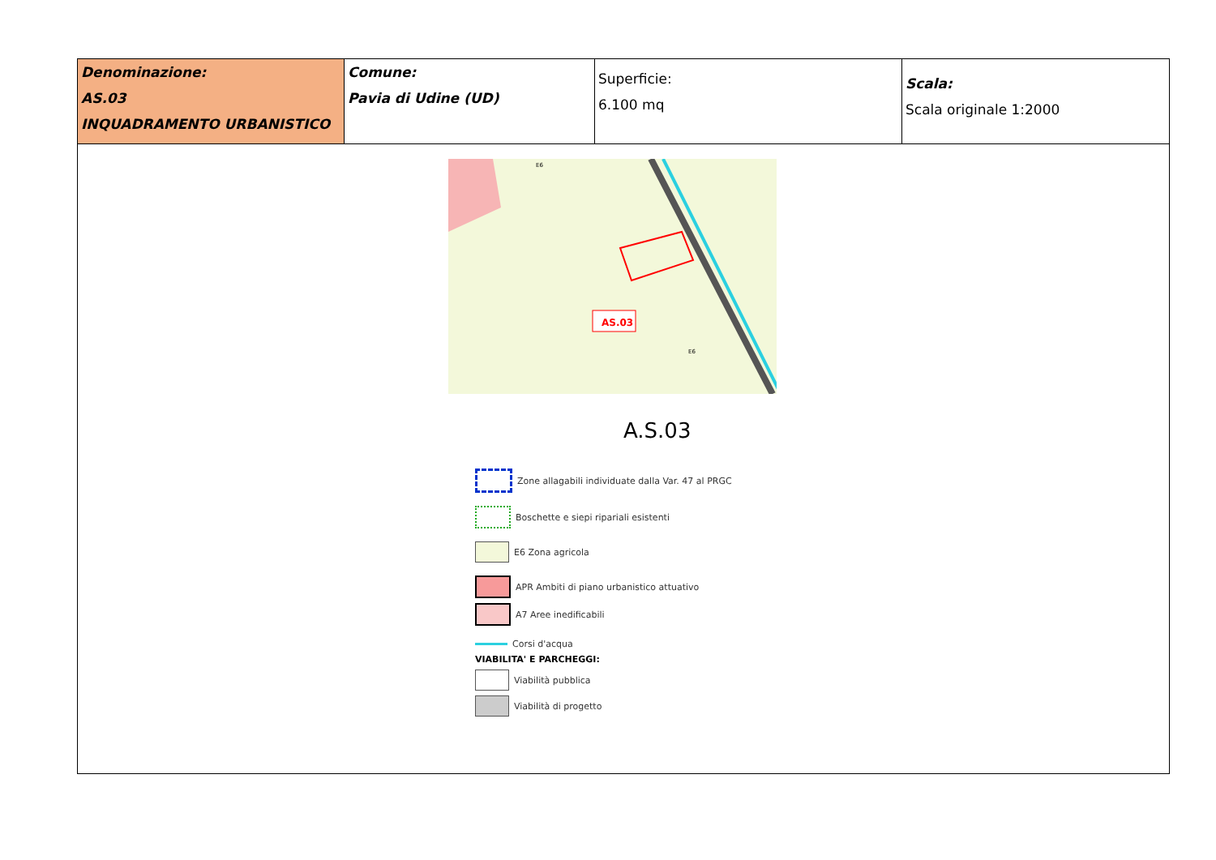| Denominazione: AS.03 INQUADRAMENTO URBANISTICO | Comune: Pavia di Udine (UD) | Superficie: 6.100 mq | Scala: Scala originale 1:2000 |
AS.03
E6
E6
A.S.03
Zone allagabili individuate dalla Var. 47 al PRGC
Boschette e siepi ripariali esistenti
E6 Zona agricola
APR Ambiti di piano urbanistico attuativo
A7 Aree inedificabili
Corsi d'acqua
VIABILITA' E PARCHEGGI:
Viabilità pubblica
Viabilità di progetto